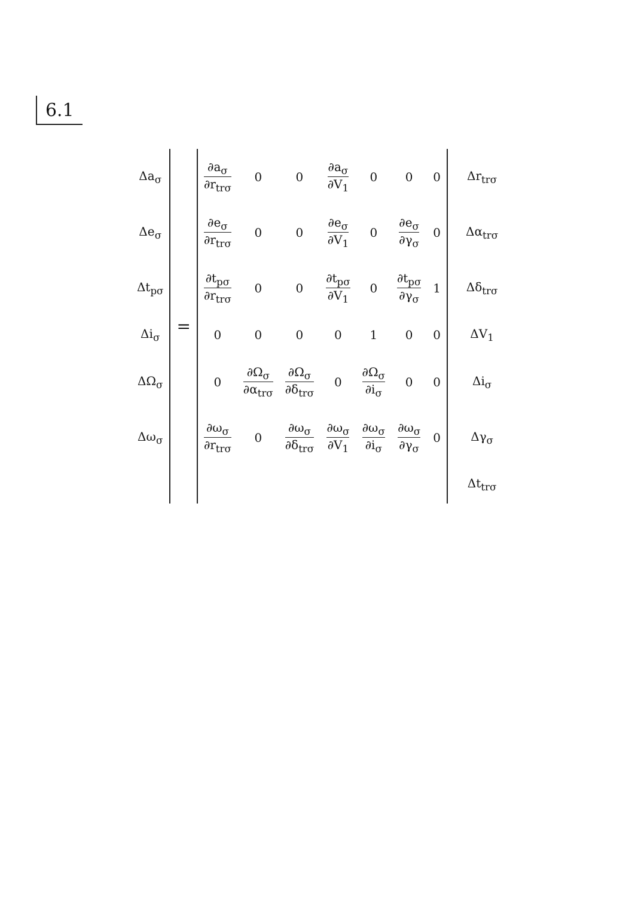6.1
| Δa<sub>σ</sub> | = | ∂a<sub>σ</sub> ∂r<sub>trσ</sub> | 0 | 0 | ∂a<sub>σ</sub> ∂V<sub>1</sub> | 0 | 0 | 0 | | Δr<sub>trσ</sub> |
| Δe<sub>σ</sub> | | ∂e<sub>σ</sub> ∂r<sub>trσ</sub> | 0 | 0 | ∂e<sub>σ</sub> ∂V<sub>1</sub> | 0 | ∂e<sub>σ</sub> ∂γ<sub>σ</sub> | 0 | | Δα<sub>trσ</sub> |
| Δt<sub>pσ</sub> | | ∂t<sub>pσ</sub> ∂r<sub>trσ</sub> | 0 | 0 | ∂t<sub>pσ</sub> ∂V<sub>1</sub> | 0 | ∂t<sub>pσ</sub> ∂γ<sub>σ</sub> | 1 | | Δδ<sub>trσ</sub> |
| Δi<sub>σ</sub> | | 0 | 0 | 0 | 0 | 1 | 0 | 0 | | ΔV<sub>1</sub> |
| ΔΩ<sub>σ</sub> | | 0 | ∂Ω<sub>σ</sub> ∂α<sub>trσ</sub> | ∂Ω<sub>σ</sub> ∂δ<sub>trσ</sub> | 0 | ∂Ω<sub>σ</sub> ∂i<sub>σ</sub> | 0 | 0 | | Δi<sub>σ</sub> |
| Δω<sub>σ</sub> | | ∂ω<sub>σ</sub> ∂r<sub>trσ</sub> | 0 | ∂ω<sub>σ</sub> ∂δ<sub>trσ</sub> | ∂ω<sub>σ</sub> ∂V<sub>1</sub> | ∂ω<sub>σ</sub> ∂i<sub>σ</sub> | ∂ω<sub>σ</sub> ∂γ<sub>σ</sub> | 0 | | Δγ<sub>σ</sub> |
| | | | | | | | | | | Δt<sub>trσ</sub> |